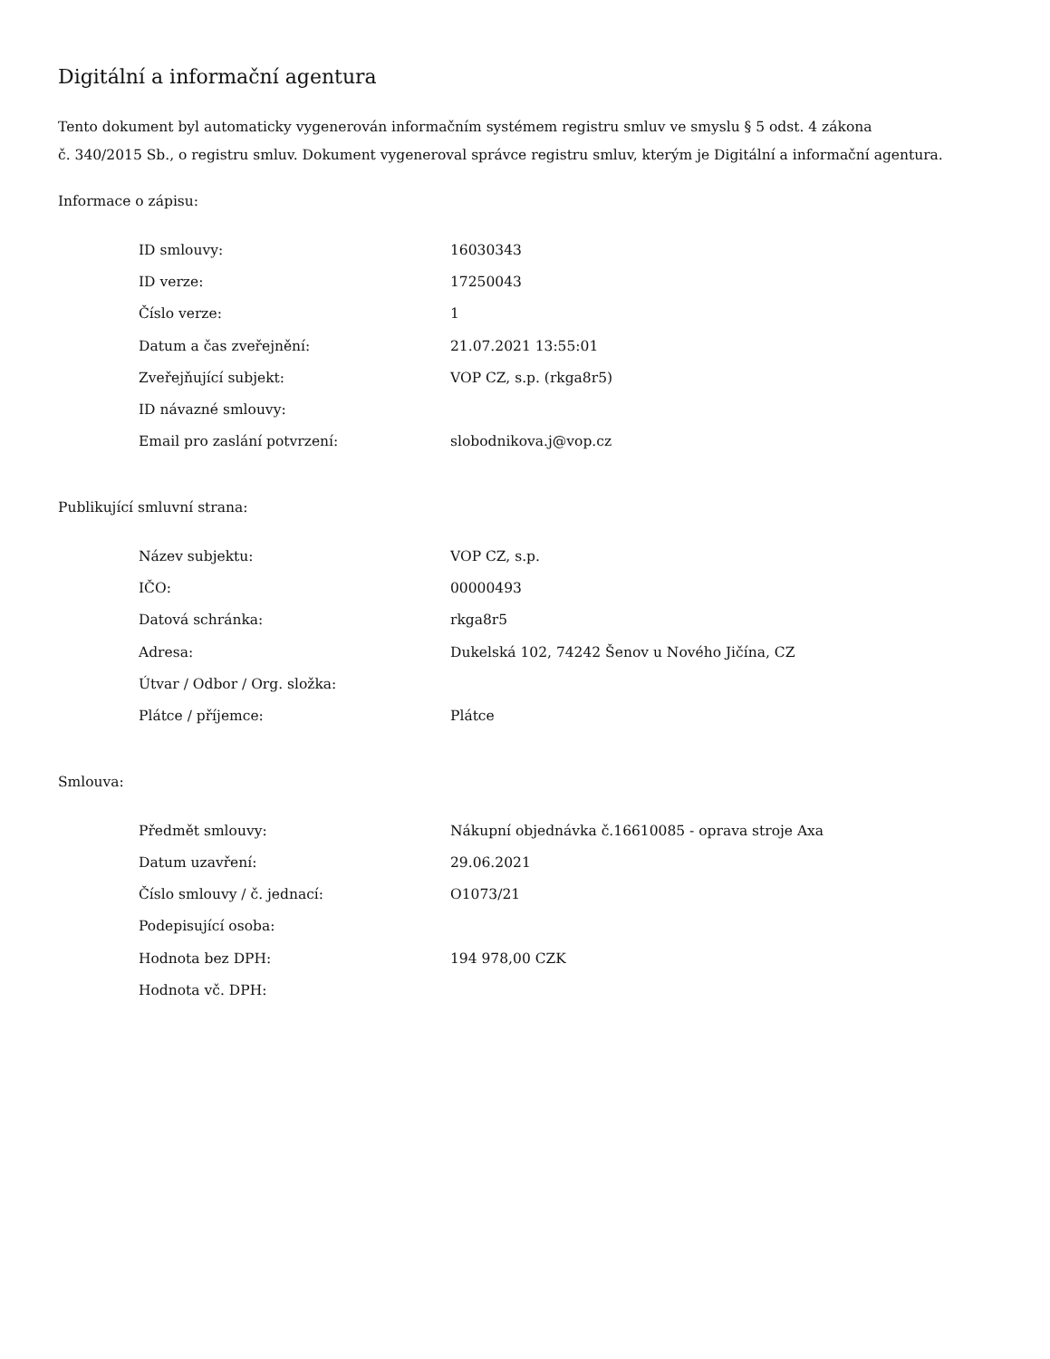Digitální a informační agentura
Tento dokument byl automaticky vygenerován informačním systémem registru smluv ve smyslu § 5 odst. 4 zákona
č. 340/2015 Sb., o registru smluv. Dokument vygeneroval správce registru smluv, kterým je Digitální a informační agentura.
Informace o zápisu:
| ID smlouvy: | 16030343 |
| ID verze: | 17250043 |
| Číslo verze: | 1 |
| Datum a čas zveřejnění: | 21.07.2021 13:55:01 |
| Zveřejňující subjekt: | VOP CZ, s.p. (rkga8r5) |
| ID návazné smlouvy: | |
| Email pro zaslání potvrzení: | slobodnikova.j@vop.cz |
Publikující smluvní strana:
| Název subjektu: | VOP CZ, s.p. |
| IČO: | 00000493 |
| Datová schránka: | rkga8r5 |
| Adresa: | Dukelská 102, 74242 Šenov u Nového Jičína, CZ |
| Útvar / Odbor / Org. složka: | |
| Plátce / příjemce: | Plátce |
Smlouva:
| Předmět smlouvy: | Nákupní objednávka č.16610085 - oprava stroje Axa |
| Datum uzavření: | 29.06.2021 |
| Číslo smlouvy / č. jednací: | O1073/21 |
| Podepisující osoba: | |
| Hodnota bez DPH: | 194 978,00 CZK |
| Hodnota vč. DPH: | |